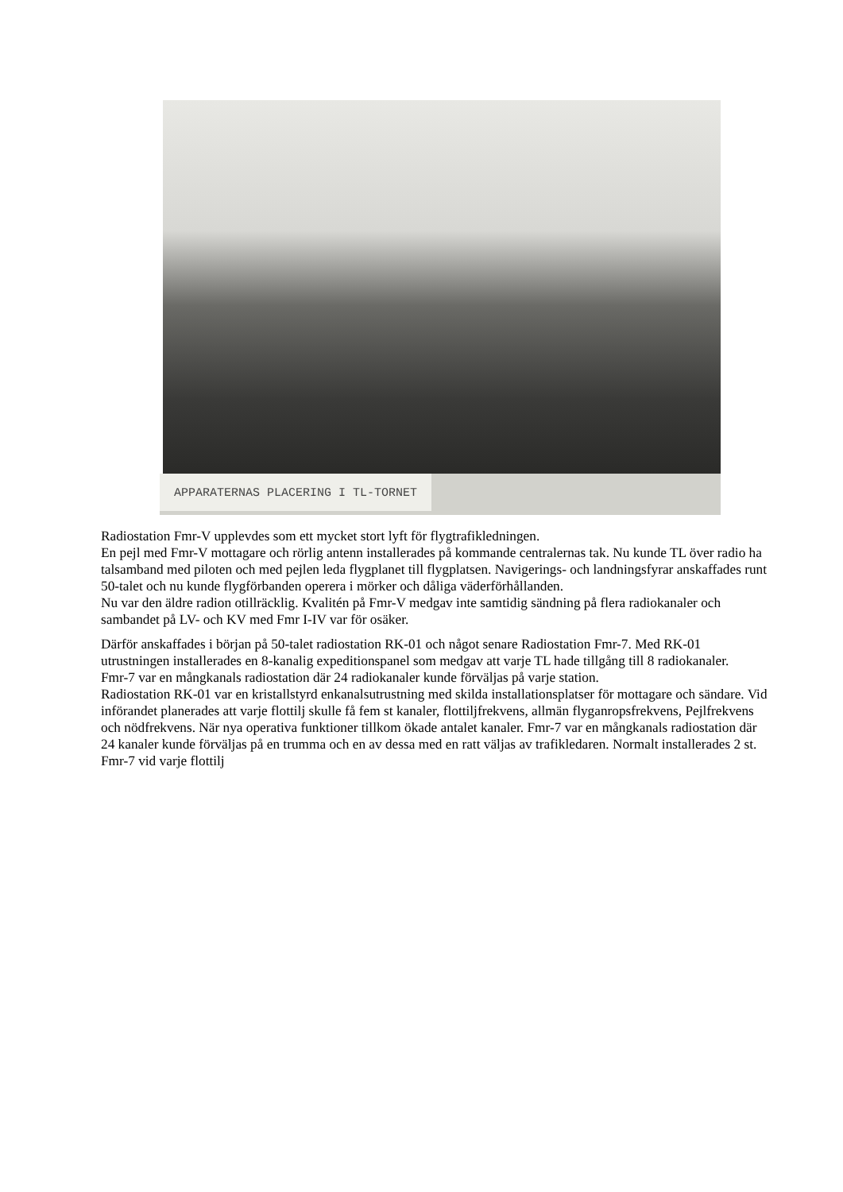APPARATERNAS PLACERING I TL-TORNET
Radiostation Fmr-V upplevdes som ett mycket stort lyft för flygtrafikledningen.
En pejl med Fmr-V mottagare och rörlig antenn installerades på kommande centralernas tak. Nu kunde TL över radio ha talsamband med piloten och med pejlen leda flygplanet till flygplatsen. Navigerings- och landningsfyrar anskaffades runt 50-talet och nu kunde flygförbanden operera i mörker och dåliga väderförhållanden.
Nu var den äldre radion otillräcklig. Kvalitén på Fmr-V medgav inte samtidig sändning på flera radiokanaler och sambandet på LV- och KV med Fmr I-IV var för osäker.
Därför anskaffades i början på 50-talet radiostation RK-01 och något senare Radiostation Fmr-7. Med RK-01 utrustningen installerades en 8-kanalig expeditionspanel som medgav att varje TL hade tillgång till 8 radiokanaler.
Fmr-7 var en mångkanals radiostation där 24 radiokanaler kunde förväljas på varje station.
Radiostation RK-01 var en kristallstyrd enkanalsutrustning med skilda installationsplatser för mottagare och sändare. Vid införandet planerades att varje flottilj skulle få fem st kanaler, flottiljfrekvens, allmän flyganropsfrekvens, Pejlfrekvens och nödfrekvens. När nya operativa funktioner tillkom ökade antalet kanaler. Fmr-7 var en mångkanals radiostation där 24 kanaler kunde förväljas på en trumma och en av dessa med en ratt väljas av trafikledaren. Normalt installerades 2 st. Fmr-7 vid varje flottilj